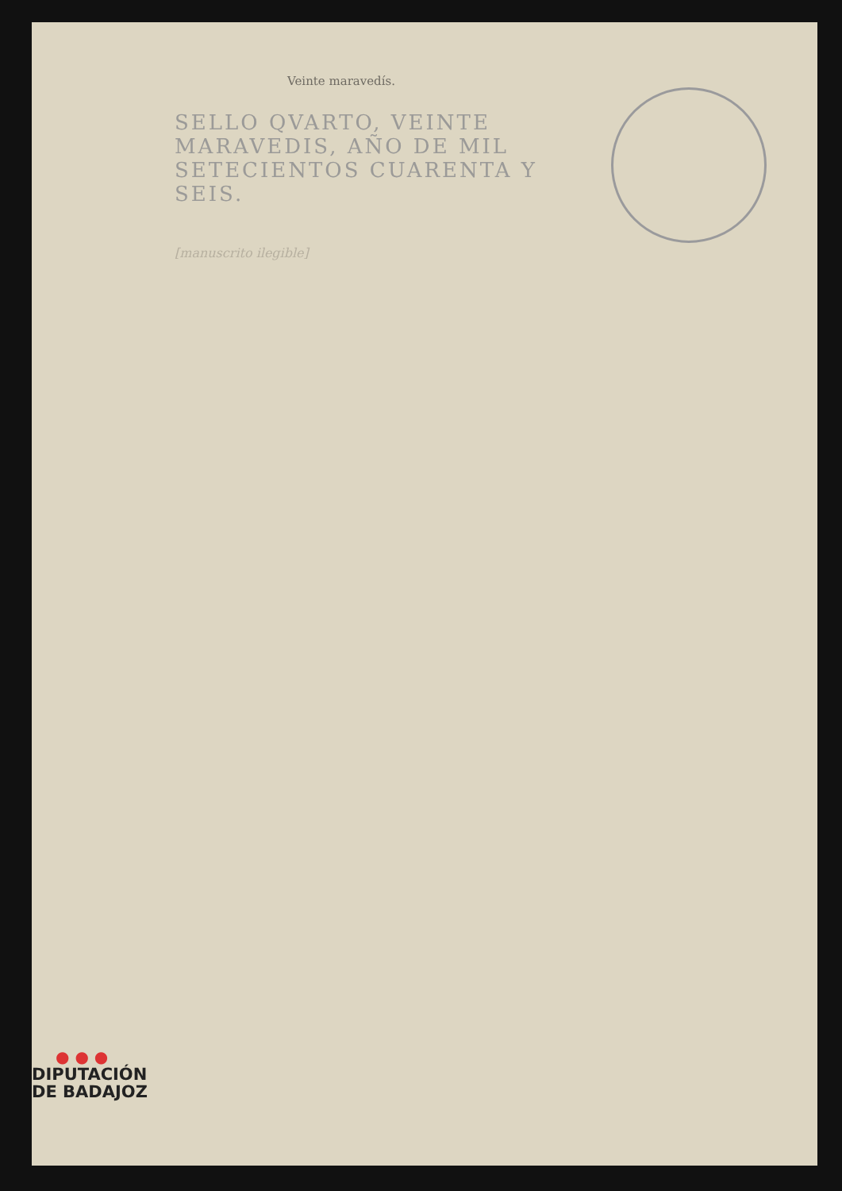Veinte maravedís.
SELLO QVARTO, VEINTE
MARAVEDIS, AÑO DE MIL
SETECIENTOS CUARENTA Y
SEIS.
[manuscrito ilegible]
● ● ●
DIPUTACIÓN
DE BADAJOZ